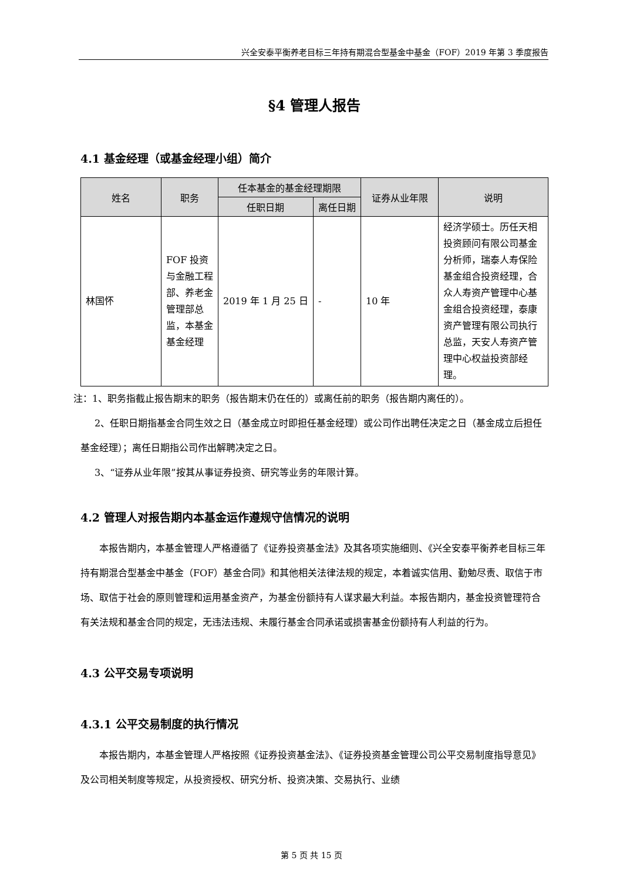兴全安泰平衡养老目标三年持有期混合型基金中基金（FOF）2019 年第 3 季度报告
§4 管理人报告
4.1 基金经理（或基金经理小组）简介
| 姓名 | 职务 | 任本基金的基金经理期限 | | 证券从业年限 | 说明 |
| --- | --- | --- | --- | --- | --- |
| | | 任职日期 | 离任日期 | | |
| 林国怀 | FOF 投资与金融工程部、养老金管理部总监，本基金基金经理 | 2019 年 1 月 25 日 | - | 10 年 | 经济学硕士。历任天相投资顾问有限公司基金分析师，瑞泰人寿保险基金组合投资经理，合众人寿资产管理中心基金组合投资经理，泰康资产管理有限公司执行总监，天安人寿资产管理中心权益投资部经理。 |
注：1、职务指截止报告期末的职务（报告期末仍在任的）或离任前的职务（报告期内离任的）。
2、任职日期指基金合同生效之日（基金成立时即担任基金经理）或公司作出聘任决定之日（基金成立后担任基金经理）；离任日期指公司作出解聘决定之日。
3、“证券从业年限”按其从事证券投资、研究等业务的年限计算。
4.2 管理人对报告期内本基金运作遵规守信情况的说明
本报告期内，本基金管理人严格遵循了《证券投资基金法》及其各项实施细则、《兴全安泰平衡养老目标三年持有期混合型基金中基金（FOF）基金合同》和其他相关法律法规的规定，本着诚实信用、勤勉尽责、取信于市场、取信于社会的原则管理和运用基金资产，为基金份额持有人谋求最大利益。本报告期内，基金投资管理符合有关法规和基金合同的规定，无违法违规、未履行基金合同承诺或损害基金份额持有人利益的行为。
4.3 公平交易专项说明
4.3.1 公平交易制度的执行情况
本报告期内，本基金管理人严格按照《证券投资基金法》、《证券投资基金管理公司公平交易制度指导意见》及公司相关制度等规定，从投资授权、研究分析、投资决策、交易执行、业绩
第 5 页 共 15 页